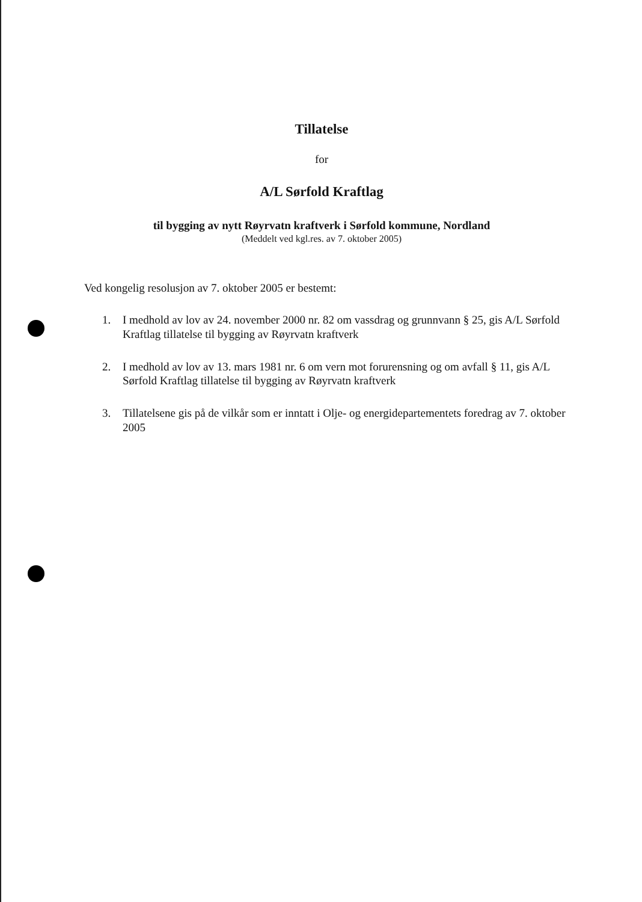Tillatelse
for
A/L Sørfold Kraftlag
til bygging av nytt Røyrvatn kraftverk i Sørfold kommune, Nordland
(Meddelt ved kgl.res. av 7. oktober 2005)
Ved kongelig resolusjon av 7. oktober 2005 er bestemt:
1. I medhold av lov av 24. november 2000 nr. 82 om vassdrag og grunnvann § 25, gis A/L Sørfold Kraftlag tillatelse til bygging av Røyrvatn kraftverk
2. I medhold av lov av 13. mars 1981 nr. 6 om vern mot forurensning og om avfall § 11, gis A/L Sørfold Kraftlag tillatelse til bygging av Røyrvatn kraftverk
3. Tillatelsene gis på de vilkår som er inntatt i Olje- og energidepartementets foredrag av 7. oktober 2005